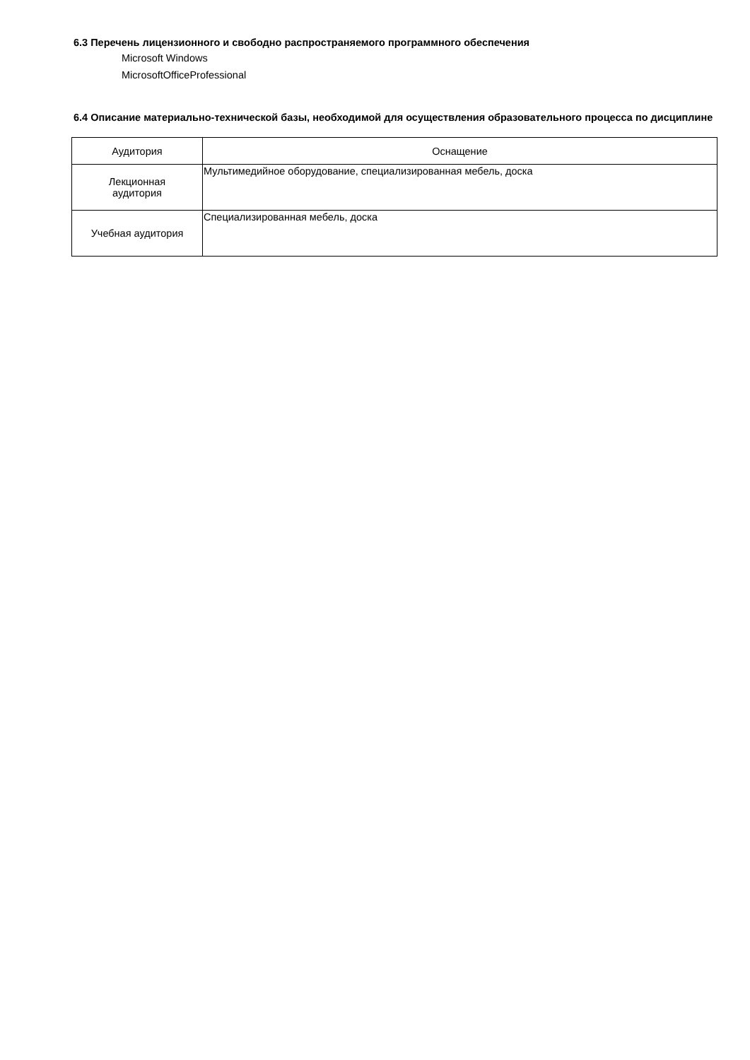6.3 Перечень лицензионного и свободно распространяемого программного обеспечения
Microsoft Windows
MicrosoftOfficeProfessional
6.4 Описание материально-технической базы, необходимой для осуществления образовательного процесса по дисциплине
| Аудитория | Оснащение |
| --- | --- |
| Лекционная аудитория | Мультимедийное оборудование, специализированная мебель, доска |
| Учебная аудитория | Специализированная мебель, доска |